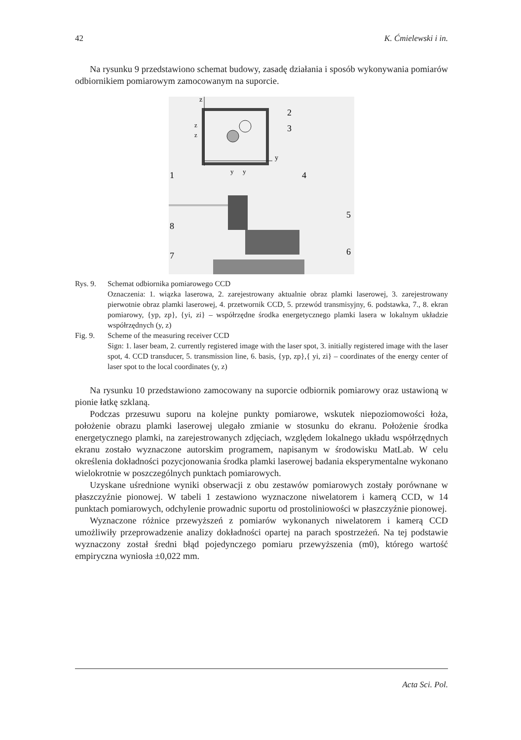42 K. Ćmielewski i in.
Na rysunku 9 przedstawiono schemat budowy, zasadę działania i sposób wykonywania pomiarów odbiornikiem pomiarowym zamocowanym na suporcie.
z
z
z
y
y
y
2
3
4
1
5
6
8
7
Rys. 9. Schemat odbiornika pomiarowego CCD
Oznaczenia: 1. wiązka laserowa, 2. zarejestrowany aktualnie obraz plamki laserowej, 3. zarejestrowany pierwotnie obraz plamki laserowej, 4. przetwornik CCD, 5. przewód transmisyjny, 6. podstawka, 7., 8. ekran pomiarowy, {yp, zp}, {yi, zi} – współrzędne środka energetycznego plamki lasera w lokalnym układzie współrzędnych (y, z)
Fig. 9. Scheme of the measuring receiver CCD
Sign: 1. laser beam, 2. currently registered image with the laser spot, 3. initially registered image with the laser spot, 4. CCD transducer, 5. transmission line, 6. basis, {yp, zp},{ yi, zi} – coordinates of the energy center of laser spot to the local coordinates (y, z)
Na rysunku 10 przedstawiono zamocowany na suporcie odbiornik pomiarowy oraz ustawioną w pionie łatkę szklaną.
Podczas przesuwu suporu na kolejne punkty pomiarowe, wskutek niepoziomowości łoża, położenie obrazu plamki laserowej ulegało zmianie w stosunku do ekranu. Położenie środka energetycznego plamki, na zarejestrowanych zdjęciach, względem lokalnego układu współrzędnych ekranu zostało wyznaczone autorskim programem, napisanym w środowisku MatLab. W celu określenia dokładności pozycjonowania środka plamki laserowej badania eksperymentalne wykonano wielokrotnie w poszczególnych punktach pomiarowych.
Uzyskane uśrednione wyniki obserwacji z obu zestawów pomiarowych zostały porównane w płaszczyźnie pionowej. W tabeli 1 zestawiono wyznaczone niwelatorem i kamerą CCD, w 14 punktach pomiarowych, odchylenie prowadnic suportu od prostoliniowości w płaszczyźnie pionowej.
Wyznaczone różnice przewyższeń z pomiarów wykonanych niwelatorem i kamerą CCD umożliwiły przeprowadzenie analizy dokładności opartej na parach spostrzeżeń. Na tej podstawie wyznaczony został średni błąd pojedynczego pomiaru przewyższenia (m0), którego wartość empiryczna wyniosła ±0,022 mm.
Acta Sci. Pol.